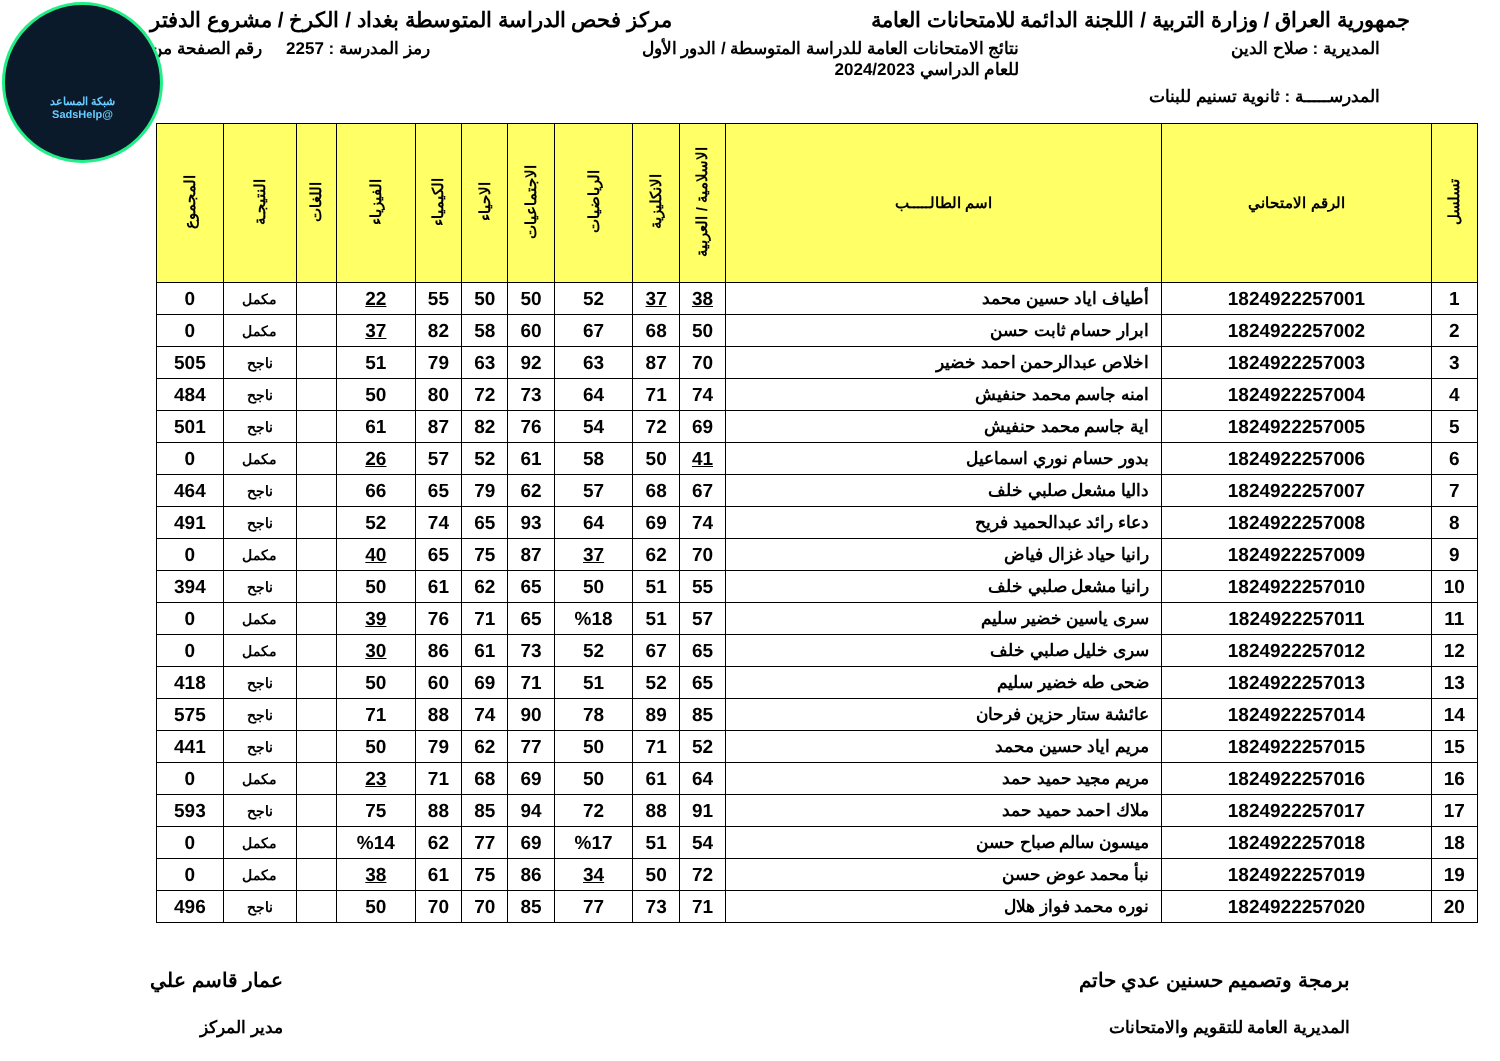شبكة المساعد
@SadsHelp
جمهورية العراق / وزارة التربية / اللجنة الدائمة للامتحانات العامة
مركز فحص الدراسة المتوسطة بغداد / الكرخ / مشروع الدفتر
المديرية : صلاح الدين نتائج الامتحانات العامة للدراسة المتوسطة / الدور الأول
للعام الدراسي 2024/2023
رمز المدرسة : 2257 رقم الصفحة من
المدرســـــة : ثانوية تسنيم للبنات
| تسلسل | الرقم الامتحاني | اسم الطالـــــب | الاسلامية / العربية | الانكليزية | الرياضيات | الاجتماعيات | الاحياء | الكيمياء | الفيزياء | اللغات | النتيجـة | المجموع |
| --- | --- | --- | --- | --- | --- | --- | --- | --- | --- | --- | --- | --- |
| 1 | 1824922257001 | أطياف اياد حسين محمد | 38 | 37 | 52 | 50 | 50 | 55 | 22 | | مكمل | 0 |
| 2 | 1824922257002 | ابرار حسام ثابت حسن | 50 | 68 | 67 | 60 | 58 | 82 | 37 | | مكمل | 0 |
| 3 | 1824922257003 | اخلاص عبدالرحمن احمد خضير | 70 | 87 | 63 | 92 | 63 | 79 | 51 | | ناجح | 505 |
| 4 | 1824922257004 | امنه جاسم محمد حنفيش | 74 | 71 | 64 | 73 | 72 | 80 | 50 | | ناجح | 484 |
| 5 | 1824922257005 | اية جاسم محمد حنفيش | 69 | 72 | 54 | 76 | 82 | 87 | 61 | | ناجح | 501 |
| 6 | 1824922257006 | بدور حسام نوري اسماعيل | 41 | 50 | 58 | 61 | 52 | 57 | 26 | | مكمل | 0 |
| 7 | 1824922257007 | داليا مشعل صلبي خلف | 67 | 68 | 57 | 62 | 79 | 65 | 66 | | ناجح | 464 |
| 8 | 1824922257008 | دعاء رائد عبدالحميد فريح | 74 | 69 | 64 | 93 | 65 | 74 | 52 | | ناجح | 491 |
| 9 | 1824922257009 | رانيا حياد غزال فياض | 70 | 62 | 37 | 87 | 75 | 65 | 40 | | مكمل | 0 |
| 10 | 1824922257010 | رانيا مشعل صلبي خلف | 55 | 51 | 50 | 65 | 62 | 61 | 50 | | ناجح | 394 |
| 11 | 1824922257011 | سرى ياسين خضير سليم | 57 | 51 | %18 | 65 | 71 | 76 | 39 | | مكمل | 0 |
| 12 | 1824922257012 | سرى خليل صلبي خلف | 65 | 67 | 52 | 73 | 61 | 86 | 30 | | مكمل | 0 |
| 13 | 1824922257013 | ضحى طه خضير سليم | 65 | 52 | 51 | 71 | 69 | 60 | 50 | | ناجح | 418 |
| 14 | 1824922257014 | عائشة ستار حزين فرحان | 85 | 89 | 78 | 90 | 74 | 88 | 71 | | ناجح | 575 |
| 15 | 1824922257015 | مريم اياد حسين محمد | 52 | 71 | 50 | 77 | 62 | 79 | 50 | | ناجح | 441 |
| 16 | 1824922257016 | مريم مجيد حميد حمد | 64 | 61 | 50 | 69 | 68 | 71 | 23 | | مكمل | 0 |
| 17 | 1824922257017 | ملاك احمد حميد حمد | 91 | 88 | 72 | 94 | 85 | 88 | 75 | | ناجح | 593 |
| 18 | 1824922257018 | ميسون سالم صباح حسن | 54 | 51 | %17 | 69 | 77 | 62 | %14 | | مكمل | 0 |
| 19 | 1824922257019 | نبأ محمد عوض حسن | 72 | 50 | 34 | 86 | 75 | 61 | 38 | | مكمل | 0 |
| 20 | 1824922257020 | نوره محمد فواز هلال | 71 | 73 | 77 | 85 | 70 | 70 | 50 | | ناجح | 496 |
برمجة وتصميم حسنين عدي حاتم
المديرية العامة للتقويم والامتحانات
عمار قاسم علي
مدير المركز